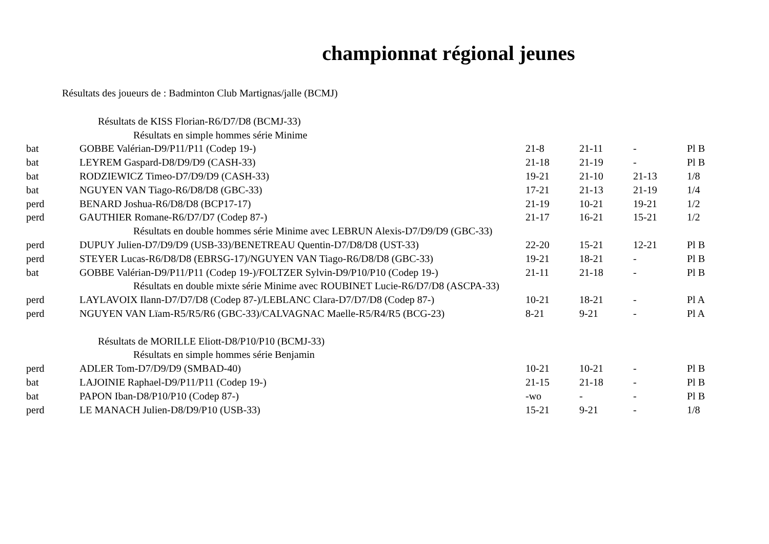championnat régional jeunes
Résultats des joueurs de : Badminton Club Martignas/jalle (BCMJ)
| Résultats de KISS Florian-R6/D7/D8 (BCMJ-33) | | | | | |
| Résultats en simple hommes série Minime | | | | | |
| bat | GOBBE Valérian-D9/P11/P11 (Codep 19-) | 21-8 | 21-11 | - | Pl B |
| bat | LEYREM Gaspard-D8/D9/D9 (CASH-33) | 21-18 | 21-19 | - | Pl B |
| bat | RODZIEWICZ Timeo-D7/D9/D9 (CASH-33) | 19-21 | 21-10 | 21-13 | 1/8 |
| bat | NGUYEN VAN Tiago-R6/D8/D8 (GBC-33) | 17-21 | 21-13 | 21-19 | 1/4 |
| perd | BENARD Joshua-R6/D8/D8 (BCP17-17) | 21-19 | 10-21 | 19-21 | 1/2 |
| perd | GAUTHIER Romane-R6/D7/D7 (Codep 87-) | 21-17 | 16-21 | 15-21 | 1/2 |
| Résultats en double hommes série Minime avec LEBRUN Alexis-D7/D9/D9 (GBC-33) | | | | | |
| perd | DUPUY Julien-D7/D9/D9 (USB-33)/BENETREAU Quentin-D7/D8/D8 (UST-33) | 22-20 | 15-21 | 12-21 | Pl B |
| perd | STEYER Lucas-R6/D8/D8 (EBRSG-17)/NGUYEN VAN Tiago-R6/D8/D8 (GBC-33) | 19-21 | 18-21 | - | Pl B |
| bat | GOBBE Valérian-D9/P11/P11 (Codep 19-)/FOLTZER Sylvin-D9/P10/P10 (Codep 19-) | 21-11 | 21-18 | - | Pl B |
| Résultats en double mixte série Minime avec ROUBINET Lucie-R6/D7/D8 (ASCPA-33) | | | | | |
| perd | LAYLAVOIX Ilann-D7/D7/D8 (Codep 87-)/LEBLANC Clara-D7/D7/D8 (Codep 87-) | 10-21 | 18-21 | - | Pl A |
| perd | NGUYEN VAN Lïam-R5/R5/R6 (GBC-33)/CALVAGNAC Maelle-R5/R4/R5 (BCG-23) | 8-21 | 9-21 | - | Pl A |
| Résultats de MORILLE Eliott-D8/P10/P10 (BCMJ-33) | | | | | |
| Résultats en simple hommes série Benjamin | | | | | |
| perd | ADLER Tom-D7/D9/D9 (SMBAD-40) | 10-21 | 10-21 | - | Pl B |
| bat | LAJOINIE Raphael-D9/P11/P11 (Codep 19-) | 21-15 | 21-18 | - | Pl B |
| bat | PAPON Iban-D8/P10/P10 (Codep 87-) | -wo | - | - | Pl B |
| perd | LE MANACH Julien-D8/D9/P10 (USB-33) | 15-21 | 9-21 | - | 1/8 |